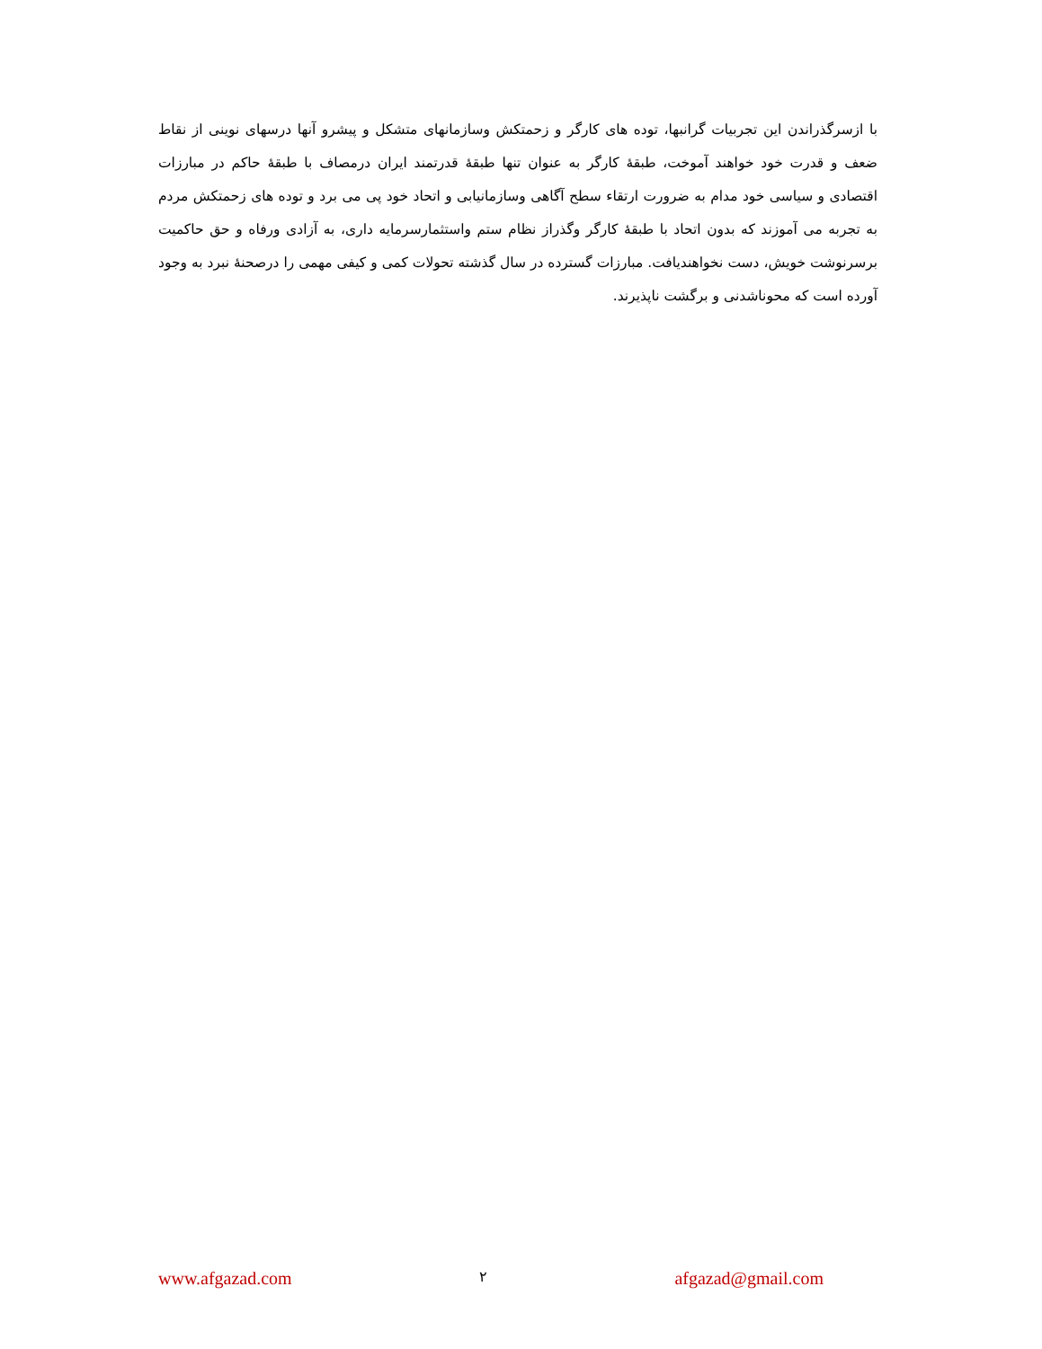با ازسرگذراندن این تجربیات گرانبها، توده های کارگر و زحمتکش وسازمانهای متشکل و پیشرو آنها درسهای نوینی از نقاط ضعف و قدرت خود خواهند آموخت، طبقهٔ کارگر به عنوان تنها طبقهٔ قدرتمند ایران درمصاف با طبقهٔ حاکم در مبارزات اقتصادی و سیاسی خود مدام به ضرورت ارتقاء سطح آگاهی وسازمانیابی و اتحاد خود پی می برد و توده های زحمتکش مردم به تجربه می آموزند که بدون اتحاد با طبقهٔ کارگر وگذراز نظام ستم واستثمارسرمایه داری، به آزادی ورفاه و حق حاکمیت برسرنوشت خویش، دست نخواهندیافت. مبارزات گسترده در سال گذشته تحولات کمی و کیفی مهمی را درصحنهٔ نبرد به وجود آورده است که محوناشدنی و برگشت ناپذیرند.
www.afgazad.com ۲ afgazad@gmail.com